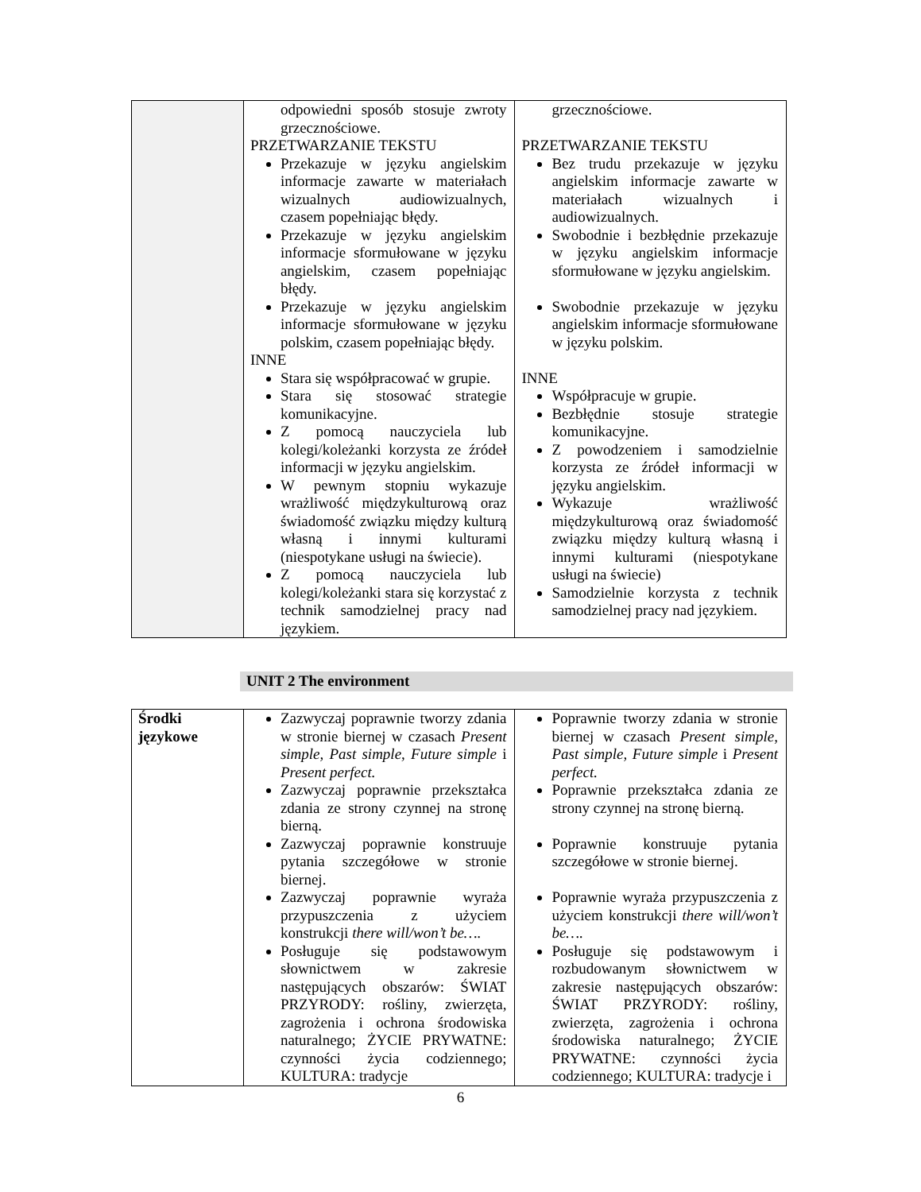| | odpowiedni sposób stosuje zwroty grzecznościowe. PRZETWARZANIE TEKSTU Przekazuje w języku angielskim informacje zawarte w materiałach wizualnych audiowizualnych, czasem popełniając błędy. Przekazuje w języku angielskim informacje sformułowane w języku angielskim, czasem popełniając błędy. Przekazuje w języku angielskim informacje sformułowane w języku polskim, czasem popełniając błędy. INNE Stara się współpracować w grupie. Stara się stosować strategie komunikacyjne. Z pomocą nauczyciela lub kolegi/koleżanki korzysta ze źródeł informacji w języku angielskim. W pewnym stopniu wykazuje wrażliwość międzykulturową oraz świadomość związku między kulturą własną i innymi kulturami (niespotykane usługi na świecie). Z pomocą nauczyciela lub kolegi/koleżanki stara się korzystać z technik samodzielnej pracy nad językiem. | grzecznościowe. PRZETWARZANIE TEKSTU Bez trudu przekazuje w języku angielskim informacje zawarte w materiałach wizualnych i audiowizualnych. Swobodnie i bezbłędnie przekazuje w języku angielskim informacje sformułowane w języku angielskim. Swobodnie przekazuje w języku angielskim informacje sformułowane w języku polskim. INNE Współpracuje w grupie. Bezbłędnie stosuje strategie komunikacyjne. Z powodzeniem i samodzielnie korzysta ze źródeł informacji w języku angielskim. Wykazuje wrażliwość międzykulturową oraz świadomość związku między kulturą własną i innymi kulturami (niespotykane usługi na świecie) Samodzielnie korzysta z technik samodzielnej pracy nad językiem. |
UNIT 2 The environment
| Środki językowe | Zazwyczaj poprawnie tworzy zdania w stronie biernej w czasach Present simple, Past simple, Future simple i Present perfect. Zazwyczaj poprawnie przekształca zdania ze strony czynnej na stronę bierną. Zazwyczaj poprawnie konstruuje pytania szczegółowe w stronie biernej. Zazwyczaj poprawnie wyraża przypuszczenia z użyciem konstrukcji there will/won’t be…. Posługuje się podstawowym słownictwem w zakresie następujących obszarów: ŚWIAT PRZYRODY: rośliny, zwierzęta, zagrożenia i ochrona środowiska naturalnego; ŻYCIE PRYWATNE: czynności życia codziennego; KULTURA: tradycje | Poprawnie tworzy zdania w stronie biernej w czasach Present simple, Past simple, Future simple i Present perfect. Poprawnie przekształca zdania ze strony czynnej na stronę bierną. Poprawnie konstruuje pytania szczegółowe w stronie biernej. Poprawnie wyraża przypuszczenia z użyciem konstrukcji there will/won’t be…. Posługuje się podstawowym i rozbudowanym słownictwem w zakresie następujących obszarów: ŚWIAT PRZYRODY: rośliny, zwierzęta, zagrożenia i ochrona środowiska naturalnego; ŻYCIE PRYWATNE: czynności życia codziennego; KULTURA: tradycje i |
6